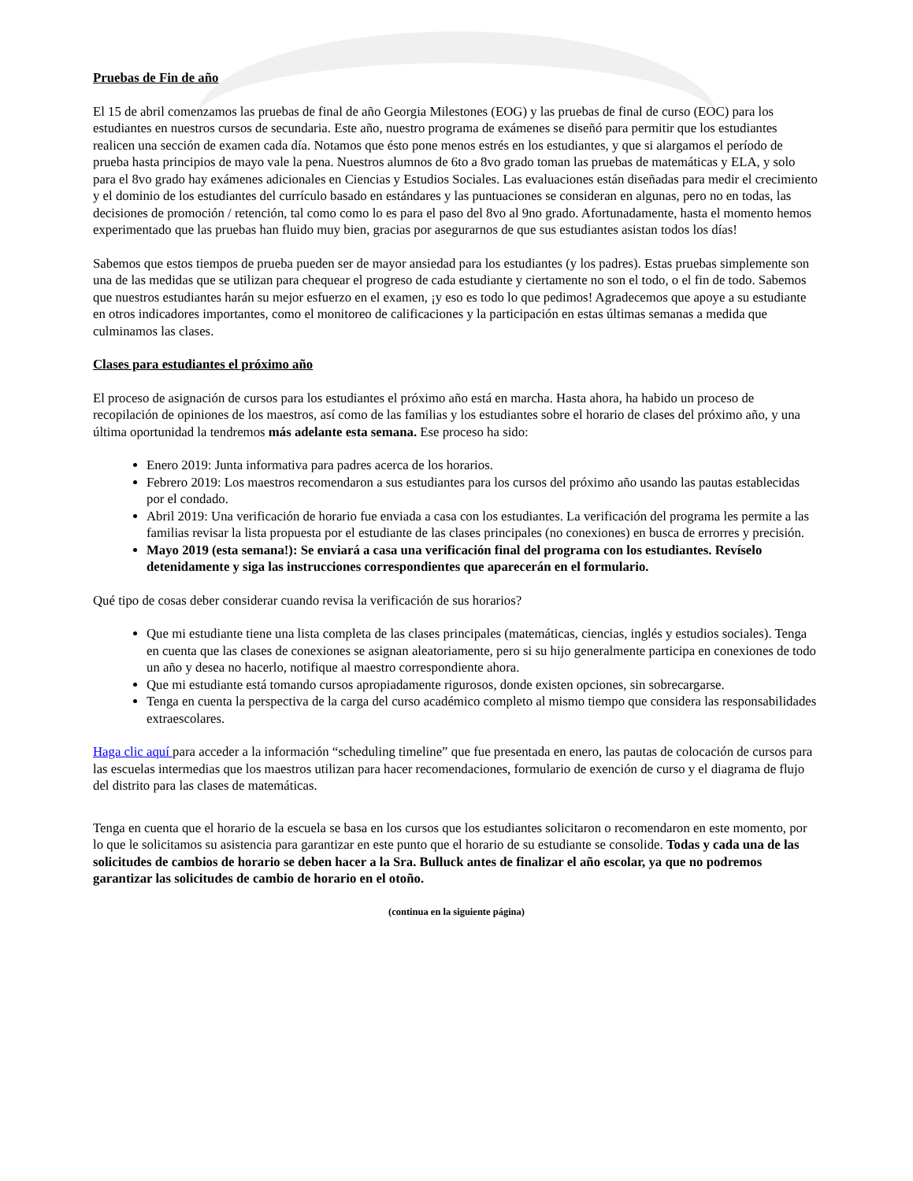Pruebas de Fin de año
El 15 de abril comenzamos las pruebas de final de año Georgia Milestones (EOG) y las pruebas de final de curso (EOC) para los estudiantes en nuestros cursos de secundaria. Este año, nuestro programa de exámenes se diseñó para permitir que los estudiantes realicen una sección de examen cada día. Notamos que ésto pone menos estrés en los estudiantes, y que si alargamos el período de prueba hasta principios de mayo vale la pena. Nuestros alumnos de 6to a 8vo grado toman las pruebas de matemáticas y ELA, y solo para el 8vo grado hay exámenes adicionales en Ciencias y Estudios Sociales. Las evaluaciones están diseñadas para medir el crecimiento y el dominio de los estudiantes del currículo basado en estándares y las puntuaciones se consideran en algunas, pero no en todas, las decisiones de promoción / retención, tal como como lo es para el paso del 8vo al 9no grado. Afortunadamente, hasta el momento hemos experimentado que las pruebas han fluido muy bien, gracias por asegurarnos de que sus estudiantes asistan todos los días!
Sabemos que estos tiempos de prueba pueden ser de mayor ansiedad para los estudiantes (y los padres). Estas pruebas simplemente son una de las medidas que se utilizan para chequear el progreso de cada estudiante y ciertamente no son el todo, o el fin de todo. Sabemos que nuestros estudiantes harán su mejor esfuerzo en el examen, ¡y eso es todo lo que pedimos! Agradecemos que apoye a su estudiante en otros indicadores importantes, como el monitoreo de calificaciones y la participación en estas últimas semanas a medida que culminamos las clases.
Clases para estudiantes el próximo año
El proceso de asignación de cursos para los estudiantes el próximo año está en marcha. Hasta ahora, ha habido un proceso de recopilación de opiniones de los maestros, así como de las familias y los estudiantes sobre el horario de clases del próximo año, y una última oportunidad la tendremos más adelante esta semana. Ese proceso ha sido:
Enero 2019: Junta informativa para padres acerca de los horarios.
Febrero 2019: Los maestros recomendaron a sus estudiantes para los cursos del próximo año usando las pautas establecidas por el condado.
Abril 2019: Una verificación de horario fue enviada a casa con los estudiantes. La verificación del programa les permite a las familias revisar la lista propuesta por el estudiante de las clases principales (no conexiones) en busca de errorres y precisión.
Mayo 2019 (esta semana!): Se enviará a casa una verificación final del programa con los estudiantes. Revíselo detenidamente y siga las instrucciones correspondientes que aparecerán en el formulario.
Qué tipo de cosas deber considerar cuando revisa la verificación de sus horarios?
Que mi estudiante tiene una lista completa de las clases principales (matemáticas, ciencias, inglés y estudios sociales). Tenga en cuenta que las clases de conexiones se asignan aleatoriamente, pero si su hijo generalmente participa en conexiones de todo un año y desea no hacerlo, notifique al maestro correspondiente ahora.
Que mi estudiante está tomando cursos apropiadamente rigurosos, donde existen opciones, sin sobrecargarse.
Tenga en cuenta la perspectiva de la carga del curso académico completo al mismo tiempo que considera las responsabilidades extraescolares.
Haga clic aquí para acceder a la información “scheduling timeline” que fue presentada en enero, las pautas de colocación de cursos para las escuelas intermedias que los maestros utilizan para hacer recomendaciones, formulario de exención de curso y el diagrama de flujo del distrito para las clases de matemáticas.
Tenga en cuenta que el horario de la escuela se basa en los cursos que los estudiantes solicitaron o recomendaron en este momento, por lo que le solicitamos su asistencia para garantizar en este punto que el horario de su estudiante se consolide. Todas y cada una de las solicitudes de cambios de horario se deben hacer a la Sra. Bulluck antes de finalizar el año escolar, ya que no podremos garantizar las solicitudes de cambio de horario en el otoño.
(continua en la siguiente página)